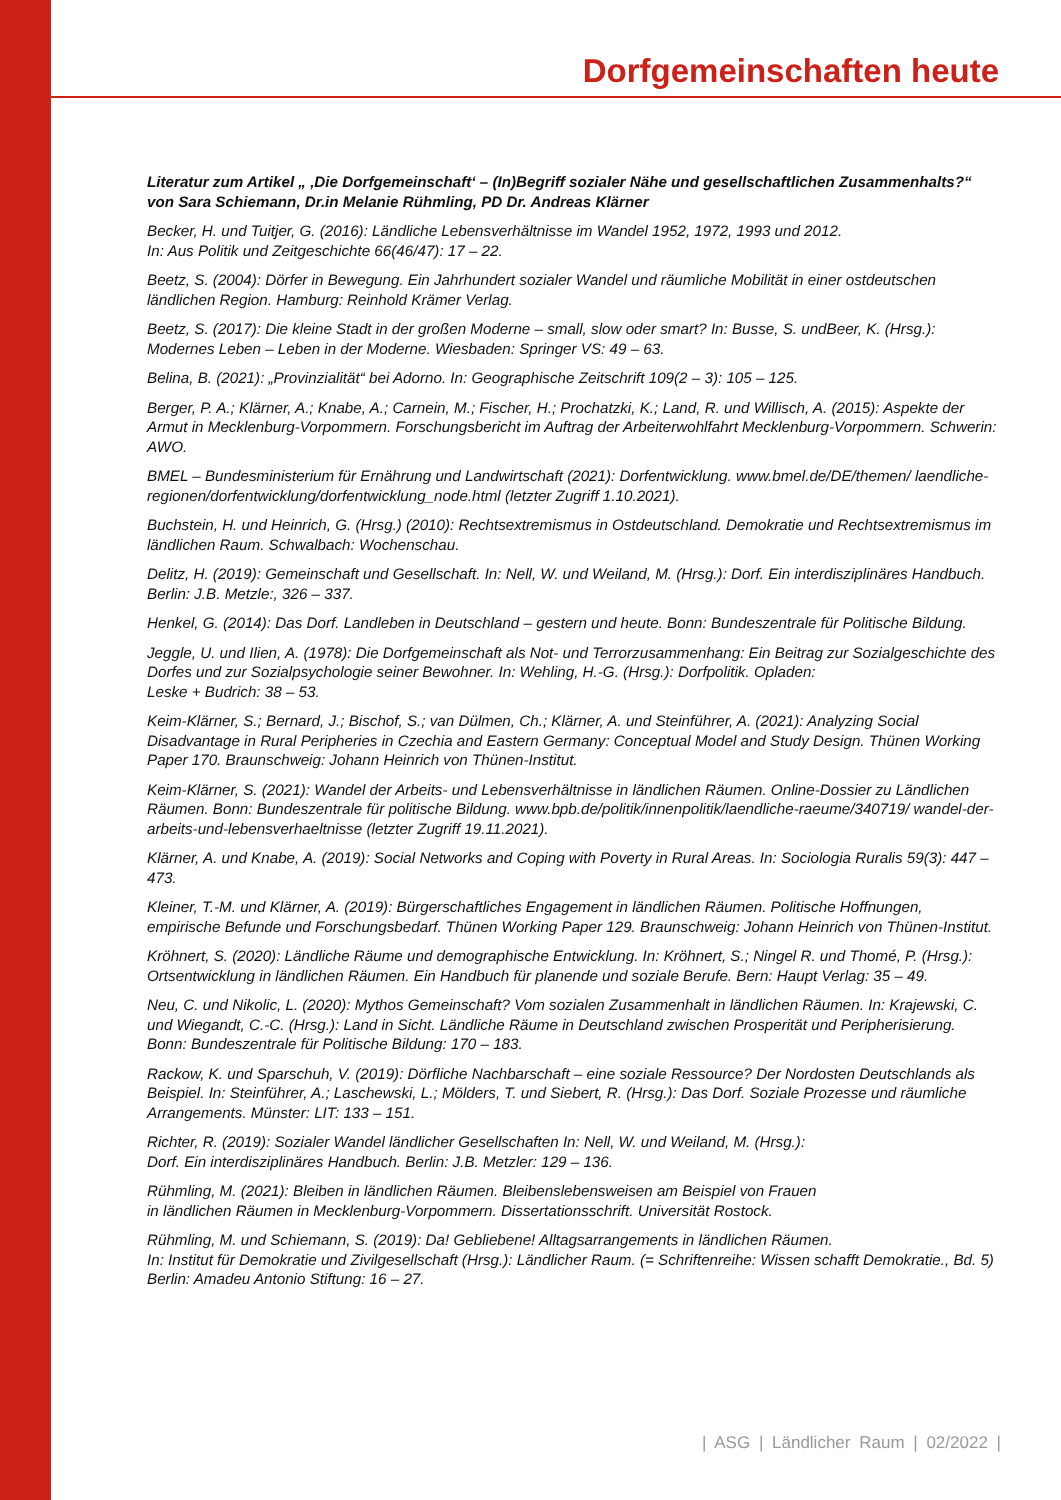Dorfgemeinschaften heute
Literatur zum Artikel „ ‚Die Dorfgemeinschaft‘ – (In)Begriff sozialer Nähe und gesellschaftlichen Zusammenhalts?“ von Sara Schiemann, Dr.in Melanie Rühmling, PD Dr. Andreas Klärner
Becker, H. und Tuitjer, G. (2016): Ländliche Lebensverhältnisse im Wandel 1952, 1972, 1993 und 2012.
In: Aus Politik und Zeitgeschichte 66(46/47): 17 – 22.
Beetz, S. (2004): Dörfer in Bewegung. Ein Jahrhundert sozialer Wandel und räumliche Mobilität in einer ostdeutschen ländlichen Region. Hamburg: Reinhold Krämer Verlag.
Beetz, S. (2017): Die kleine Stadt in der großen Moderne – small, slow oder smart? In: Busse, S. undBeer, K. (Hrsg.): Modernes Leben – Leben in der Moderne. Wiesbaden: Springer VS: 49 – 63.
Belina, B. (2021): „Provinzialität“ bei Adorno. In: Geographische Zeitschrift 109(2 – 3): 105 – 125.
Berger, P. A.; Klärner, A.; Knabe, A.; Carnein, M.; Fischer, H.; Prochatzki, K.; Land, R. und Willisch, A. (2015): Aspekte der Armut in Mecklenburg-Vorpommern. Forschungsbericht im Auftrag der Arbeiterwohlfahrt Mecklenburg-Vorpommern. Schwerin: AWO.
BMEL – Bundesministerium für Ernährung und Landwirtschaft (2021): Dorfentwicklung. www.bmel.de/DE/themen/ laendliche-regionen/dorfentwicklung/dorfentwicklung_node.html (letzter Zugriff 1.10.2021).
Buchstein, H. und Heinrich, G. (Hrsg.) (2010): Rechtsextremismus in Ostdeutschland. Demokratie und Rechtsextremismus im ländlichen Raum. Schwalbach: Wochenschau.
Delitz, H. (2019): Gemeinschaft und Gesellschaft. In: Nell, W. und Weiland, M. (Hrsg.): Dorf. Ein interdisziplinäres Handbuch. Berlin: J.B. Metzle:, 326 – 337.
Henkel, G. (2014): Das Dorf. Landleben in Deutschland – gestern und heute. Bonn: Bundeszentrale für Politische Bildung.
Jeggle, U. und Ilien, A. (1978): Die Dorfgemeinschaft als Not- und Terrorzusammenhang: Ein Beitrag zur Sozialgeschichte des Dorfes und zur Sozialpsychologie seiner Bewohner. In: Wehling, H.-G. (Hrsg.): Dorfpolitik. Opladen:
Leske + Budrich: 38 – 53.
Keim-Klärner, S.; Bernard, J.; Bischof, S.; van Dülmen, Ch.; Klärner, A. und Steinführer, A. (2021): Analyzing Social Disadvantage in Rural Peripheries in Czechia and Eastern Germany: Conceptual Model and Study Design. Thünen Working Paper 170. Braunschweig: Johann Heinrich von Thünen-Institut.
Keim-Klärner, S. (2021): Wandel der Arbeits- und Lebensverhältnisse in ländlichen Räumen. Online-Dossier zu Ländlichen Räumen. Bonn: Bundeszentrale für politische Bildung. www.bpb.de/politik/innenpolitik/laendliche-raeume/340719/ wandel-der-arbeits-und-lebensverhaeltnisse (letzter Zugriff 19.11.2021).
Klärner, A. und Knabe, A. (2019): Social Networks and Coping with Poverty in Rural Areas. In: Sociologia Ruralis 59(3): 447 – 473.
Kleiner, T.-M. und Klärner, A. (2019): Bürgerschaftliches Engagement in ländlichen Räumen. Politische Hoffnungen, empirische Befunde und Forschungsbedarf. Thünen Working Paper 129. Braunschweig: Johann Heinrich von Thünen-Institut.
Kröhnert, S. (2020): Ländliche Räume und demographische Entwicklung. In: Kröhnert, S.; Ningel R. und Thomé, P. (Hrsg.): Ortsentwicklung in ländlichen Räumen. Ein Handbuch für planende und soziale Berufe. Bern: Haupt Verlag: 35 – 49.
Neu, C. und Nikolic, L. (2020): Mythos Gemeinschaft? Vom sozialen Zusammenhalt in ländlichen Räumen. In: Krajewski, C. und Wiegandt, C.-C. (Hrsg.): Land in Sicht. Ländliche Räume in Deutschland zwischen Prosperität und Peripherisierung. Bonn: Bundeszentrale für Politische Bildung: 170 – 183.
Rackow, K. und Sparschuh, V. (2019): Dörfliche Nachbarschaft – eine soziale Ressource? Der Nordosten Deutschlands als Beispiel. In: Steinführer, A.; Laschewski, L.; Mölders, T. und Siebert, R. (Hrsg.): Das Dorf. Soziale Prozesse und räumliche Arrangements. Münster: LIT: 133 – 151.
Richter, R. (2019): Sozialer Wandel ländlicher Gesellschaften In: Nell, W. und Weiland, M. (Hrsg.):
Dorf. Ein interdisziplinäres Handbuch. Berlin: J.B. Metzler: 129 – 136.
Rühmling, M. (2021): Bleiben in ländlichen Räumen. Bleibenslebensweisen am Beispiel von Frauen
in ländlichen Räumen in Mecklenburg-Vorpommern. Dissertationsschrift. Universität Rostock.
Rühmling, M. und Schiemann, S. (2019): Da! Gebliebene! Alltagsarrangements in ländlichen Räumen.
In: Institut für Demokratie und Zivilgesellschaft (Hrsg.): Ländlicher Raum. (= Schriftenreihe: Wissen schafft Demokratie., Bd. 5) Berlin: Amadeu Antonio Stiftung: 16 – 27.
| ASG | Ländlicher Raum | 02/2022 |